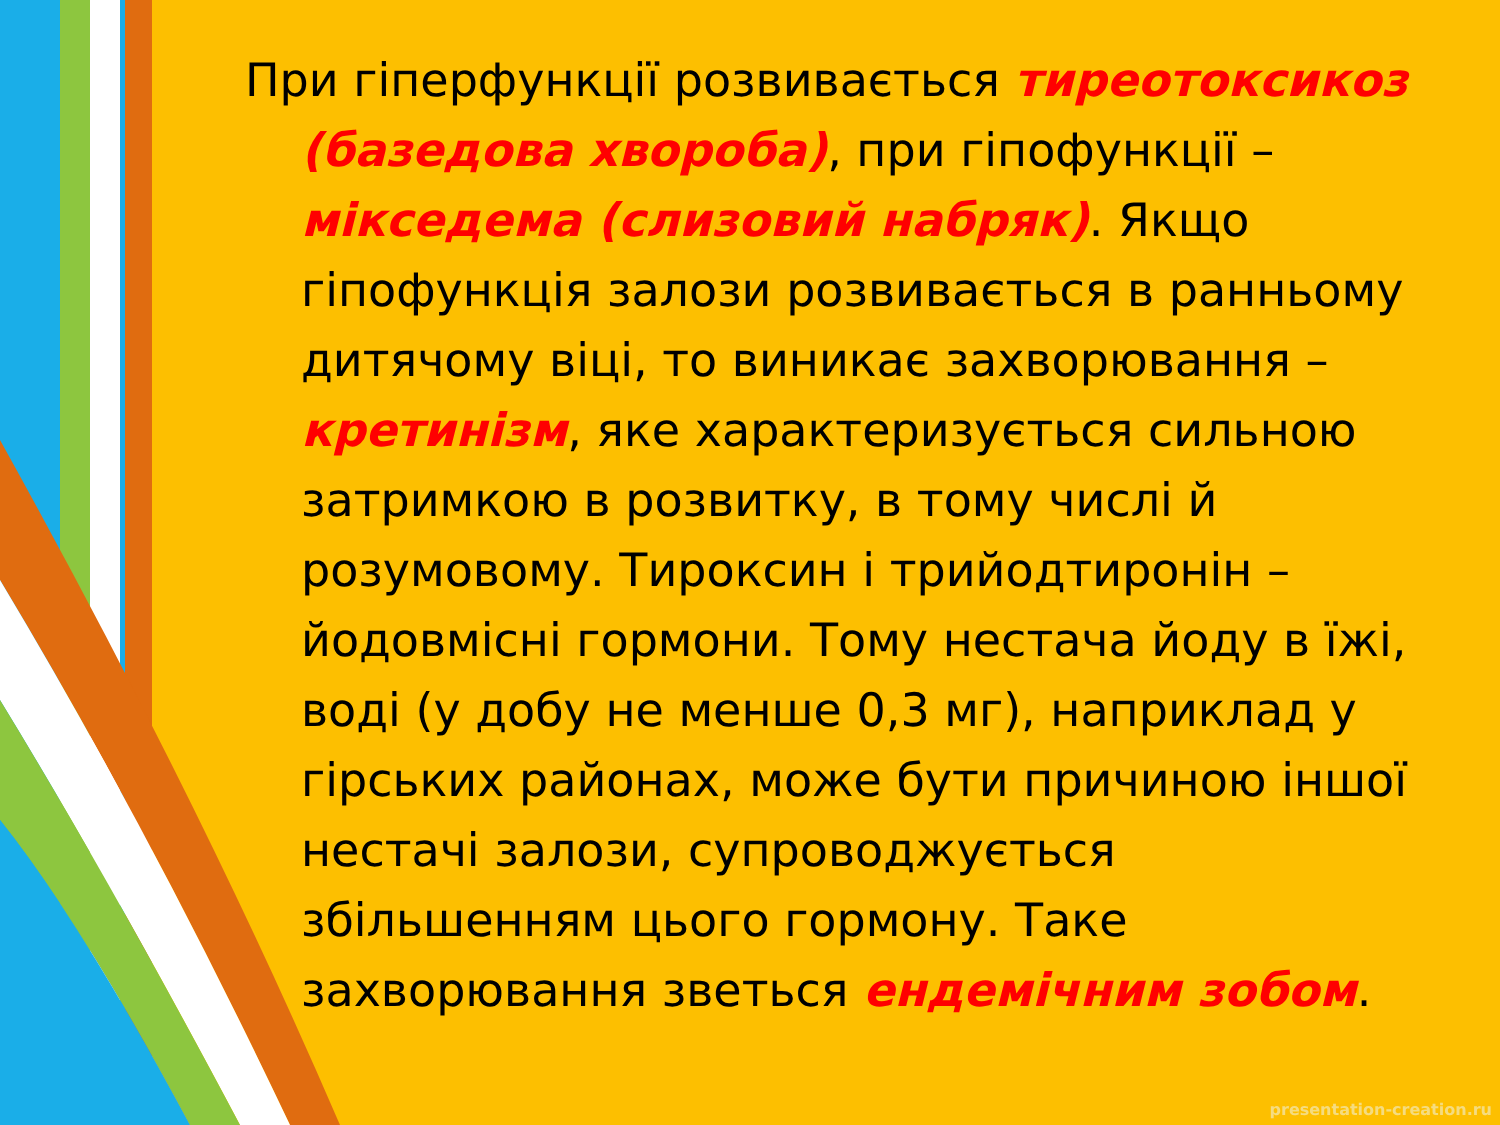При гіперфункції розвивається тиреотоксикоз (базедова хвороба), при гіпофункції – мікседема (слизовий набряк). Якщо гіпофункція залози розвивається в ранньому дитячому віці, то виникає захворювання – кретинізм, яке характеризується сильною затримкою в розвитку, в тому числі й розумовому. Тироксин і трийодтиронін – йодовмісні гормони. Тому нестача йоду в їжі, воді (у добу не менше 0,3 мг), наприклад у гірських районах, може бути причиною іншої нестачі залози, супроводжується збільшенням цього гормону. Таке захворювання зветься ендемічним зобом.
presentation-creation.ru